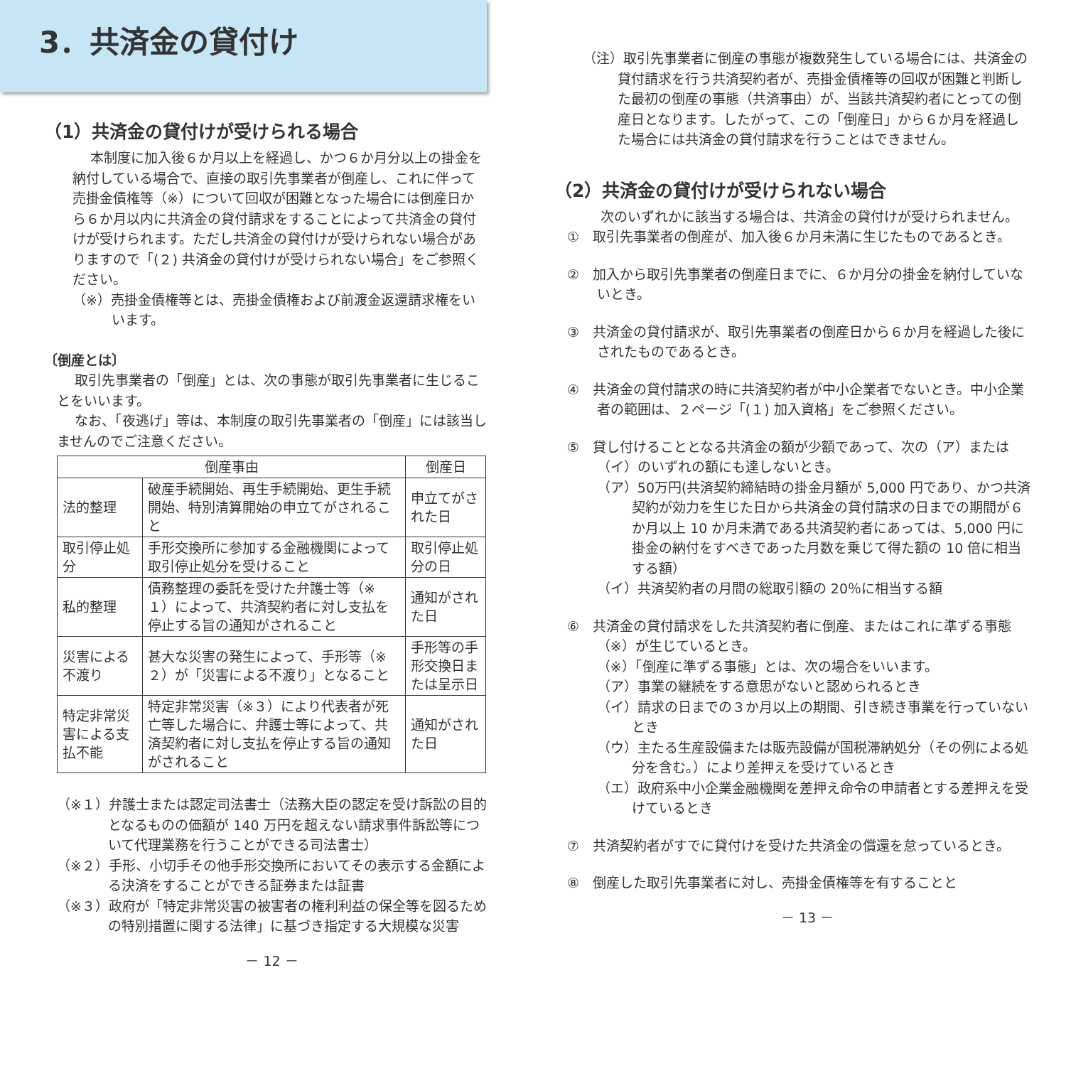3．共済金の貸付け
（1）共済金の貸付けが受けられる場合
本制度に加入後６か月以上を経過し、かつ６か月分以上の掛金を納付している場合で、直接の取引先事業者が倒産し、これに伴って売掛金債権等（※）について回収が困難となった場合には倒産日から６か月以内に共済金の貸付請求をすることによって共済金の貸付けが受けられます。ただし共済金の貸付けが受けられない場合がありますので「(２) 共済金の貸付けが受けられない場合」をご参照ください。
（※）売掛金債権等とは、売掛金債権および前渡金返還請求権をいいます。
〔倒産とは〕
取引先事業者の「倒産」とは、次の事態が取引先事業者に生じることをいいます。
なお、「夜逃げ」等は、本制度の取引先事業者の「倒産」には該当しませんのでご注意ください。
| 倒産事由 | | 倒産日 |
| --- | --- | --- |
| 法的整理 | 破産手続開始、再生手続開始、更生手続開始、特別清算開始の申立てがされること | 申立てがされた日 |
| 取引停止処分 | 手形交換所に参加する金融機関によって取引停止処分を受けること | 取引停止処分の日 |
| 私的整理 | 債務整理の委託を受けた弁護士等（※１）によって、共済契約者に対し支払を停止する旨の通知がされること | 通知がされた日 |
| 災害による不渡り | 甚大な災害の発生によって、手形等（※２）が「災害による不渡り」となること | 手形等の手形交換日または呈示日 |
| 特定非常災害による支払不能 | 特定非常災害（※３）により代表者が死亡等した場合に、弁護士等によって、共済契約者に対し支払を停止する旨の通知がされること | 通知がされた日 |
（※１）弁護士または認定司法書士（法務大臣の認定を受け訴訟の目的となるものの価額が 140 万円を超えない請求事件訴訟等について代理業務を行うことができる司法書士）
（※２）手形、小切手その他手形交換所においてその表示する金額による決済をすることができる証券または証書
（※３）政府が「特定非常災害の被害者の権利利益の保全等を図るための特別措置に関する法律」に基づき指定する大規模な災害
－ 12 －
（注）取引先事業者に倒産の事態が複数発生している場合には、共済金の貸付請求を行う共済契約者が、売掛金債権等の回収が困難と判断した最初の倒産の事態（共済事由）が、当該共済契約者にとっての倒産日となります。したがって、この「倒産日」から６か月を経過した場合には共済金の貸付請求を行うことはできません。
（2）共済金の貸付けが受けられない場合
次のいずれかに該当する場合は、共済金の貸付けが受けられません。
①　取引先事業者の倒産が、加入後６か月未満に生じたものであるとき。
②　加入から取引先事業者の倒産日までに、６か月分の掛金を納付していないとき。
③　共済金の貸付請求が、取引先事業者の倒産日から６か月を経過した後にされたものであるとき。
④　共済金の貸付請求の時に共済契約者が中小企業者でないとき。中小企業者の範囲は、２ページ「(１) 加入資格」をご参照ください。
⑤　貸し付けることとなる共済金の額が少額であって、次の（ア）または（イ）のいずれの額にも達しないとき。
（ア）50万円(共済契約締結時の掛金月額が 5,000 円であり、かつ共済契約が効力を生じた日から共済金の貸付請求の日までの期間が６か月以上 10 か月未満である共済契約者にあっては、5,000 円に掛金の納付をすべきであった月数を乗じて得た額の 10 倍に相当する額）
（イ）共済契約者の月間の総取引額の 20％に相当する額
⑥　共済金の貸付請求をした共済契約者に倒産、またはこれに準ずる事態（※）が生じているとき。
（※）「倒産に準ずる事態」とは、次の場合をいいます。
（ア）事業の継続をする意思がないと認められるとき
（イ）請求の日までの３か月以上の期間、引き続き事業を行っていないとき
（ウ）主たる生産設備または販売設備が国税滞納処分（その例による処分を含む。）により差押えを受けているとき
（エ）政府系中小企業金融機関を差押え命令の申請者とする差押えを受けているとき
⑦　共済契約者がすでに貸付けを受けた共済金の償還を怠っているとき。
⑧　倒産した取引先事業者に対し、売掛金債権等を有することと
－ 13 －